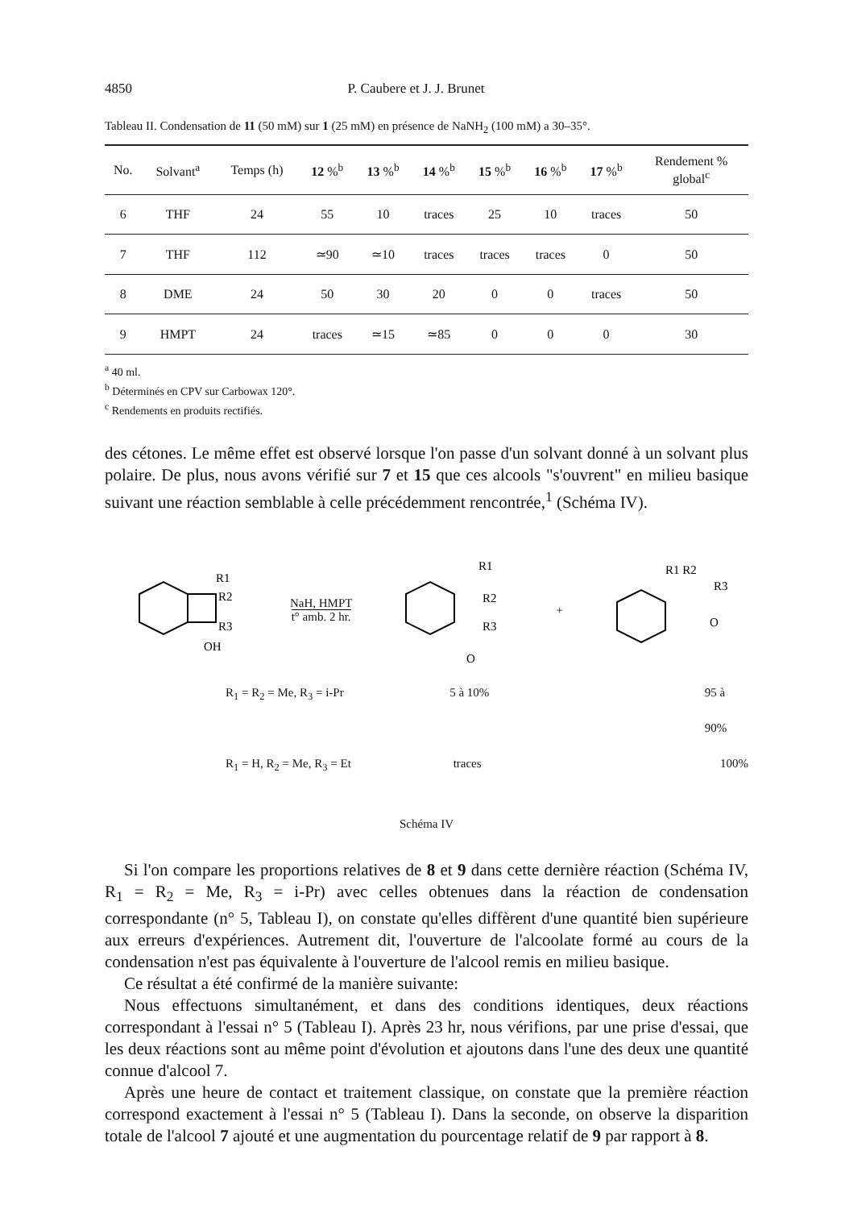4850 P. Caubere et J. J. Brunet
Tableau II. Condensation de 11 (50 mM) sur 1 (25 mM) en présence de NaNH<sub>2</sub> (100 mM) a 30–35°.
| No. | Solvant<sup>a</sup> | Temps (h) | 12 %<sup>b</sup> | 13 %<sup>b</sup> | 14 %<sup>b</sup> | 15 %<sup>b</sup> | 16 %<sup>b</sup> | 17 %<sup>b</sup> | Rendement % global<sup>c</sup> |
| --- | --- | --- | --- | --- | --- | --- | --- | --- | --- |
| 6 | THF | 24 | 55 | 10 | traces | 25 | 10 | traces | 50 |
| 7 | THF | 112 | ≃90 | ≃10 | traces | traces | traces | 0 | 50 |
| 8 | DME | 24 | 50 | 30 | 20 | 0 | 0 | traces | 50 |
| 9 | HMPT | 24 | traces | ≃15 | ≃85 | 0 | 0 | 0 | 30 |
<sup>a</sup> 40 ml.
<sup>b</sup> Déterminés en CPV sur Carbowax 120°.
<sup>c</sup> Rendements en produits rectifiés.
des cétones. Le même effet est observé lorsque l'on passe d'un solvant donné à un solvant plus polaire. De plus, nous avons vérifié sur 7 et 15 que ces alcools "s'ouvrent" en milieu basique suivant une réaction semblable à celle précédemment rencontrée,<sup>1</sup> (Schéma IV).
R1
R2
R3
OH
NaH, HMPT
t° amb. 2 hr.
R1
R2
R3
O
+
R1 R2
R3
O
R<sub>1</sub> = R<sub>2</sub> = Me, R<sub>3</sub> = i-Pr 5 à 10% 95 à 90%
R<sub>1</sub> = H, R<sub>2</sub> = Me, R<sub>3</sub> = Et traces 100%
Schéma IV
Si l'on compare les proportions relatives de 8 et 9 dans cette dernière réaction (Schéma IV, R<sub>1</sub> = R<sub>2</sub> = Me, R<sub>3</sub> = i-Pr) avec celles obtenues dans la réaction de condensation correspondante (n° 5, Tableau I), on constate qu'elles diffèrent d'une quantité bien supérieure aux erreurs d'expériences. Autrement dit, l'ouverture de l'alcoolate formé au cours de la condensation n'est pas équivalente à l'ouverture de l'alcool remis en milieu basique.
Ce résultat a été confirmé de la manière suivante:
Nous effectuons simultanément, et dans des conditions identiques, deux réactions correspondant à l'essai n° 5 (Tableau I). Après 23 hr, nous vérifions, par une prise d'essai, que les deux réactions sont au même point d'évolution et ajoutons dans l'une des deux une quantité connue d'alcool 7.
Après une heure de contact et traitement classique, on constate que la première réaction correspond exactement à l'essai n° 5 (Tableau I). Dans la seconde, on observe la disparition totale de l'alcool 7 ajouté et une augmentation du pourcentage relatif de 9 par rapport à 8.